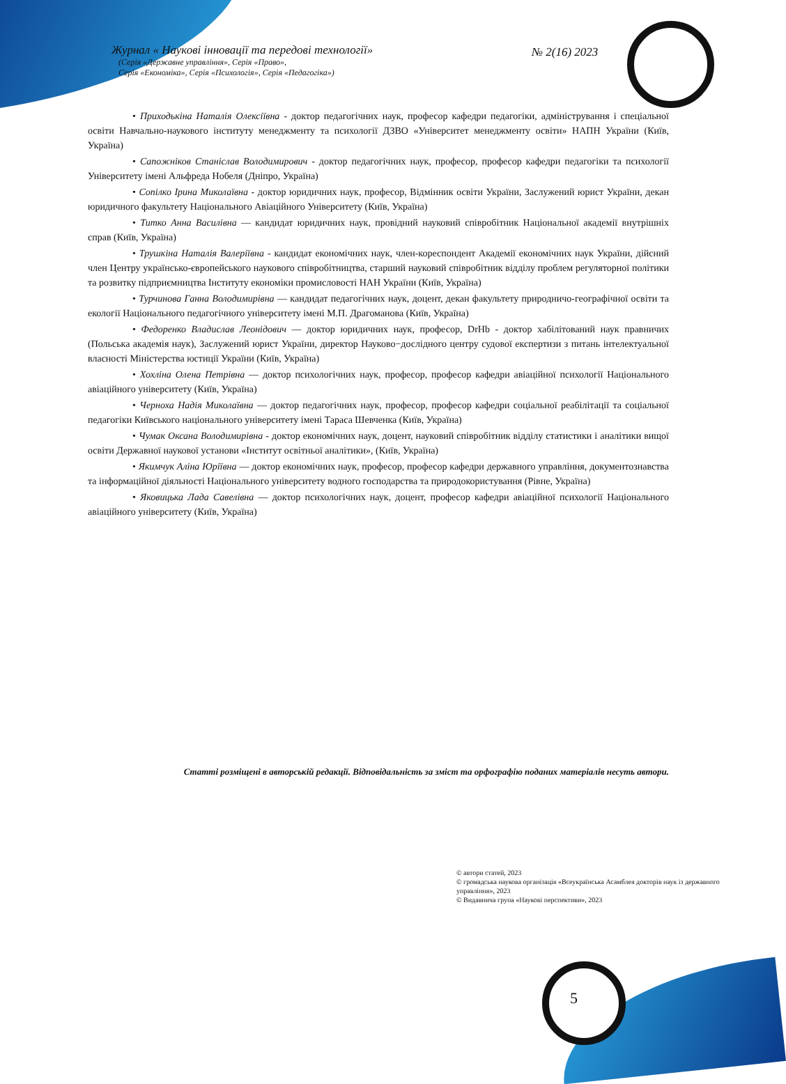Журнал « Наукові інновації та передові технології»
(Серія «Державне управління», Серія «Право»,
Серія «Економіка», Серія «Психологія», Серія «Педагогіка»)
№ 2(16) 2023
• Приходькіна Наталія Олексіївна - доктор педагогічних наук, професор кафедри педагогіки, адміністрування і спеціальної освіти Навчально-наукового інституту менеджменту та психології ДЗВО «Університет менеджменту освіти» НАПН України (Київ, Україна)
• Сапожніков Станіслав Володимирович - доктор педагогічних наук, професор, професор кафедри педагогіки та психології Університету імені Альфреда Нобеля (Дніпро, Україна)
• Сопілко Ірина Миколаївна - доктор юридичних наук, професор, Відмінник освіти України, Заслужений юрист України, декан юридичного факультету Національного Авіаційного Університету (Київ, Україна)
• Титко Анна Василівна — кандидат юридичних наук, провідний науковий співробітник Національної академії внутрішніх справ (Київ, Україна)
• Трушкіна Наталія Валеріївна - кандидат економічних наук, член-кореспондент Академії економічних наук України, дійсний член Центру українсько-європейського наукового співробітництва, старший науковий співробітник відділу проблем регуляторної політики та розвитку підприємництва Інституту економіки промисловості НАН України (Київ, Україна)
• Турчинова Ганна Володимирівна — кандидат педагогічних наук, доцент, декан факультету природничо-географічної освіти та екології Національного педагогічного університету імені М.П. Драгоманова (Київ, Україна)
• Федоренко Владислав Леонідович — доктор юридичних наук, професор, DrHb - доктор хабілітований наук правничих (Польська академія наук), Заслужений юрист України, директор Науково−дослідного центру судової експертизи з питань інтелектуальної власності Міністерства юстиції України (Київ, Україна)
• Хохліна Олена Петрівна — доктор психологічних наук, професор, професор кафедри авіаційної психології Національного авіаційного університету (Київ, Україна)
• Черноха Надія Миколаївна — доктор педагогічних наук, професор, професор кафедри соціальної реабілітації та соціальної педагогіки Київського національного університету імені Тараса Шевченка (Київ, Україна)
• Чумак Оксана Володимирівна - доктор економічних наук, доцент, науковий співробітник відділу статистики і аналітики вищої освіти Державної наукової установи «Інститут освітньої аналітики», (Київ, Україна)
• Якимчук Аліна Юріївна — доктор економічних наук, професор, професор кафедри державного управління, документознавства та інформаційної діяльності Національного університету водного господарства та природокористування (Рівне, Україна)
• Яковицька Лада Савелівна — доктор психологічних наук, доцент, професор кафедри авіаційної психології Національного авіаційного університету (Київ, Україна)
Статті розміщені в авторській редакції. Відповідальність за зміст та орфографію поданих матеріалів несуть автори.
© автори статей, 2023
© громадська наукова організація «Всеукраїнська Асамблея докторів наук із державного управління», 2023
© Видавнича група «Наукові перспективи», 2023
5